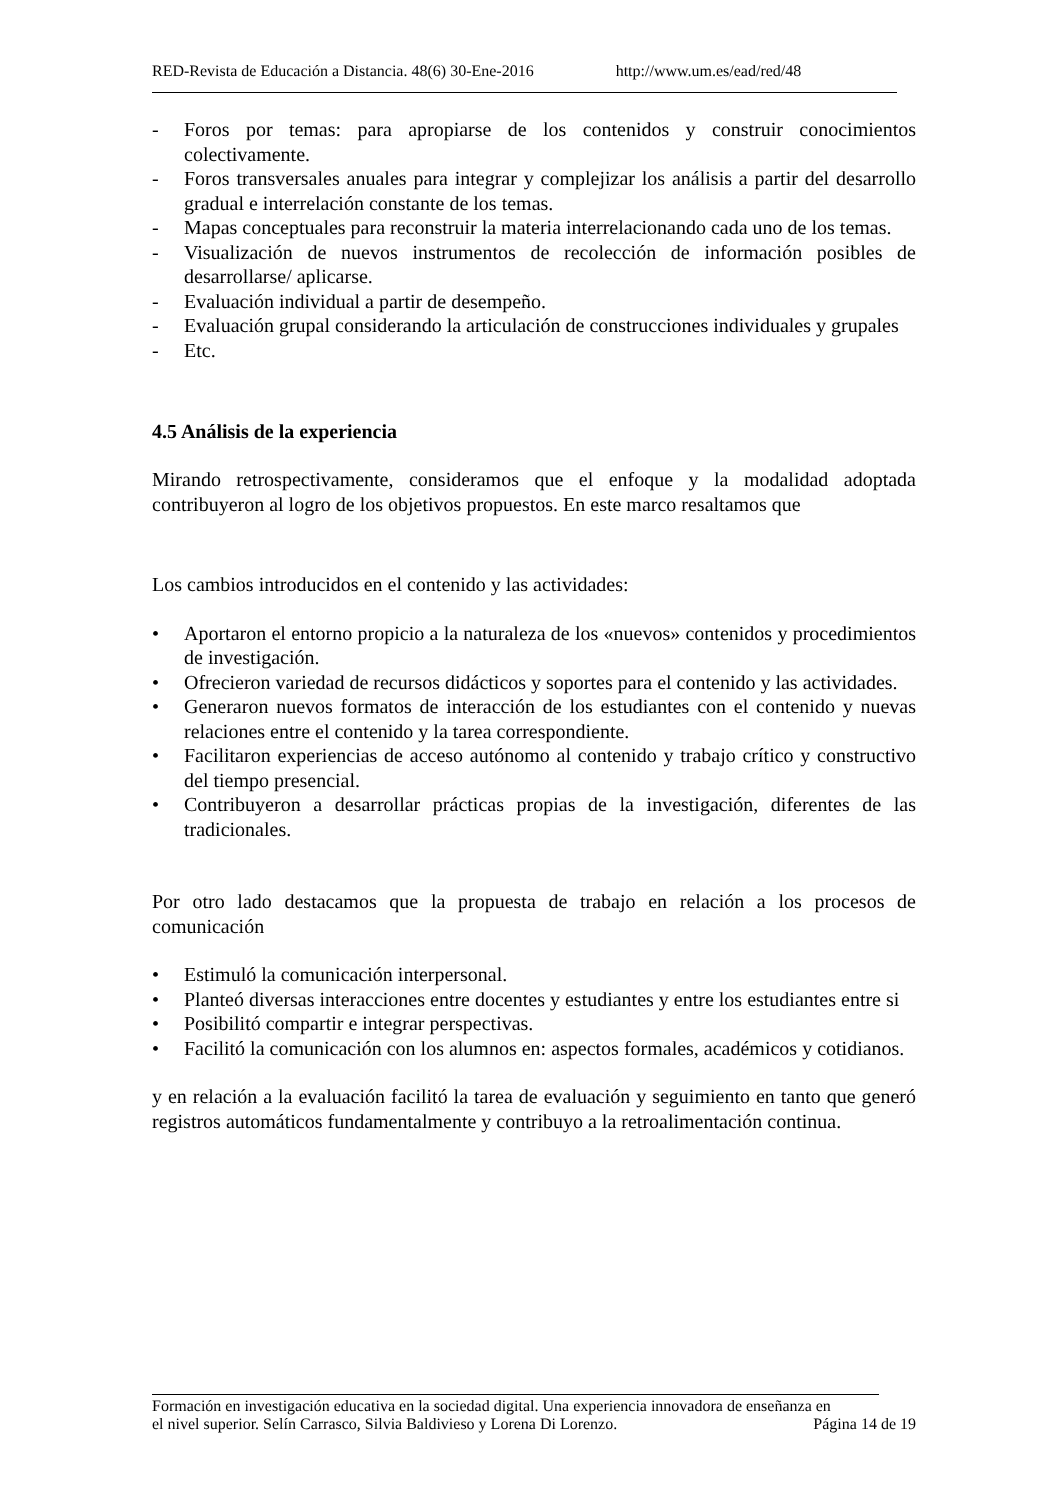RED-Revista de Educación a Distancia. 48(6) 30-Ene-2016 http://www.um.es/ead/red/48
- Foros por temas: para apropiarse de los contenidos y construir conocimientos colectivamente.
- Foros transversales anuales para integrar y complejizar los análisis a partir del desarrollo gradual e interrelación constante de los temas.
- Mapas conceptuales para reconstruir la materia interrelacionando cada uno de los temas.
- Visualización de nuevos instrumentos de recolección de información posibles de desarrollarse/ aplicarse.
- Evaluación individual a partir de desempeño.
- Evaluación grupal considerando la articulación de construcciones individuales y grupales
- Etc.
4.5 Análisis de la experiencia
Mirando retrospectivamente, consideramos que el enfoque y la modalidad adoptada contribuyeron al logro de los objetivos propuestos. En este marco resaltamos que
Los cambios introducidos en el contenido y las actividades:
• Aportaron el entorno propicio a la naturaleza de los «nuevos» contenidos y procedimientos de investigación.
• Ofrecieron variedad de recursos didácticos y soportes para el contenido y las actividades.
• Generaron nuevos formatos de interacción de los estudiantes con el contenido y nuevas relaciones entre el contenido y la tarea correspondiente.
• Facilitaron experiencias de acceso autónomo al contenido y trabajo crítico y constructivo del tiempo presencial.
• Contribuyeron a desarrollar prácticas propias de la investigación, diferentes de las tradicionales.
Por otro lado destacamos que la propuesta de trabajo en relación a los procesos de comunicación
• Estimuló la comunicación interpersonal.
• Planteó diversas interacciones entre docentes y estudiantes y entre los estudiantes entre si
• Posibilitó compartir e integrar perspectivas.
• Facilitó la comunicación con los alumnos en: aspectos formales, académicos y cotidianos.
y en relación a la evaluación facilitó la tarea de evaluación y seguimiento en tanto que generó registros automáticos fundamentalmente y contribuyo a la retroalimentación continua.
Formación en investigación educativa en la sociedad digital. Una experiencia innovadora de enseñanza en
el nivel superior. Selín Carrasco, Silvia Baldivieso y Lorena Di Lorenzo. Página 14 de 19